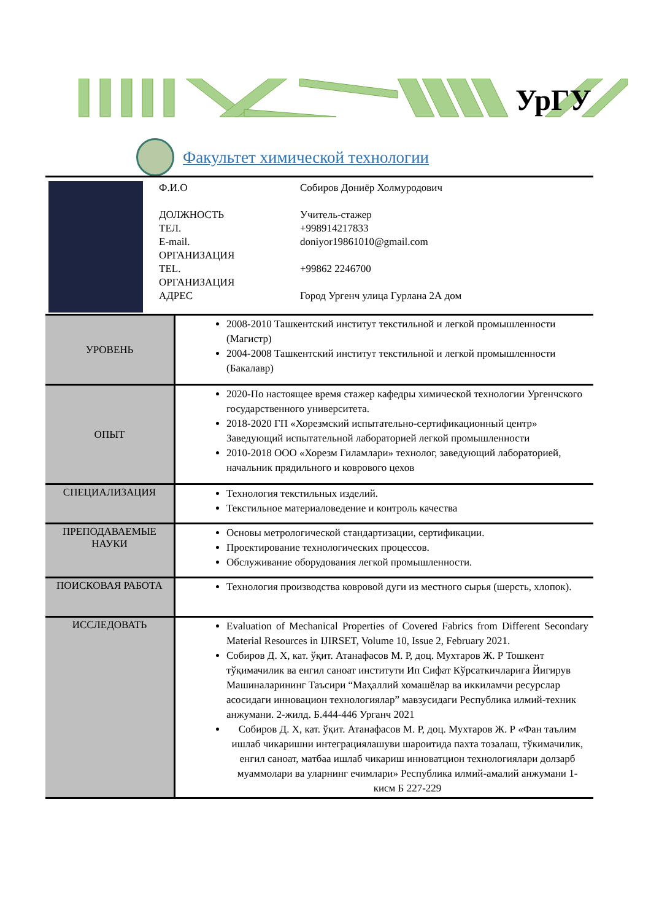УрГУ
Факультет химической технологии
Ф.И.О Собиров Дониёр Холмуродович
ДОЛЖНОСТЬ Учитель-стажер
ТЕЛ. +998914217833
E-mail. doniyor19861010@gmail.com
ОРГАНИЗАЦИЯ
TEL. +99862 2246700
ОРГАНИЗАЦИЯ
АДРЕС Город Ургенч улица Гурлана 2А дом
| УРОВЕНЬ | 2008-2010 Ташкентский институт текстильной и легкой промышленности (Магистр) 2004-2008 Ташкентский институт текстильной и легкой промышленности (Бакалавр) |
| ОПЫТ | 2020-По настоящее время стажер кафедры химической технологии Ургенчского государственного университета. 2018-2020 ГП «Хорезмский испытательно-сертификационный центр» Заведующий испытательной лабораторией легкой промышленности 2010-2018 ООО «Хорезм Гиламлари» технолог, заведующий лабораторией, начальник прядильного и коврового цехов |
| СПЕЦИАЛИЗАЦИЯ | Технология текстильных изделий. Текстильное материаловедение и контроль качества |
| ПРЕПОДАВАЕМЫЕ НАУКИ | Основы метрологической стандартизации, сертификации. Проектирование технологических процессов. Обслуживание оборудования легкой промышленности. |
| ПОИСКОВАЯ РАБОТА | Технология производства ковровой дуги из местного сырья (шерсть, хлопок). |
| ИССЛЕДОВАТЬ | Evaluation of Mechanical Properties of Covered Fabrics from Different Secondary Material Resources in IJIRSET, Volume 10, Issue 2, February 2021. Собиров Д. Х, кат. ўқит. Атанафасов М. Р, доц. Мухтаров Ж. Р Тошкент тўқимачилик ва енгил саноат институти Ип Сифат Кўрсаткичларига Йигирув Машиналарининг Таъсири “Маҳаллий хомашёлар ва иккиламчи ресурслар асосидаги инновацион технологиялар” мавзусидаги Республика илмий-техник анжумани. 2-жилд. Б.444-446 Урганч 2021 Собиров Д. Х, кат. ўқит. Атанафасов М. Р, доц. Мухтаров Ж. Р «Фан таълим ишлаб чикаришни интеграциялашуви шароитида пахта тозалаш, тўкимачилик, енгил саноат, матбаа ишлаб чикариш инноватцион технологиялари долзарб муаммолари ва уларнинг ечимлари» Республика илмий-амалий анжумани 1-кисм Б 227-229 |